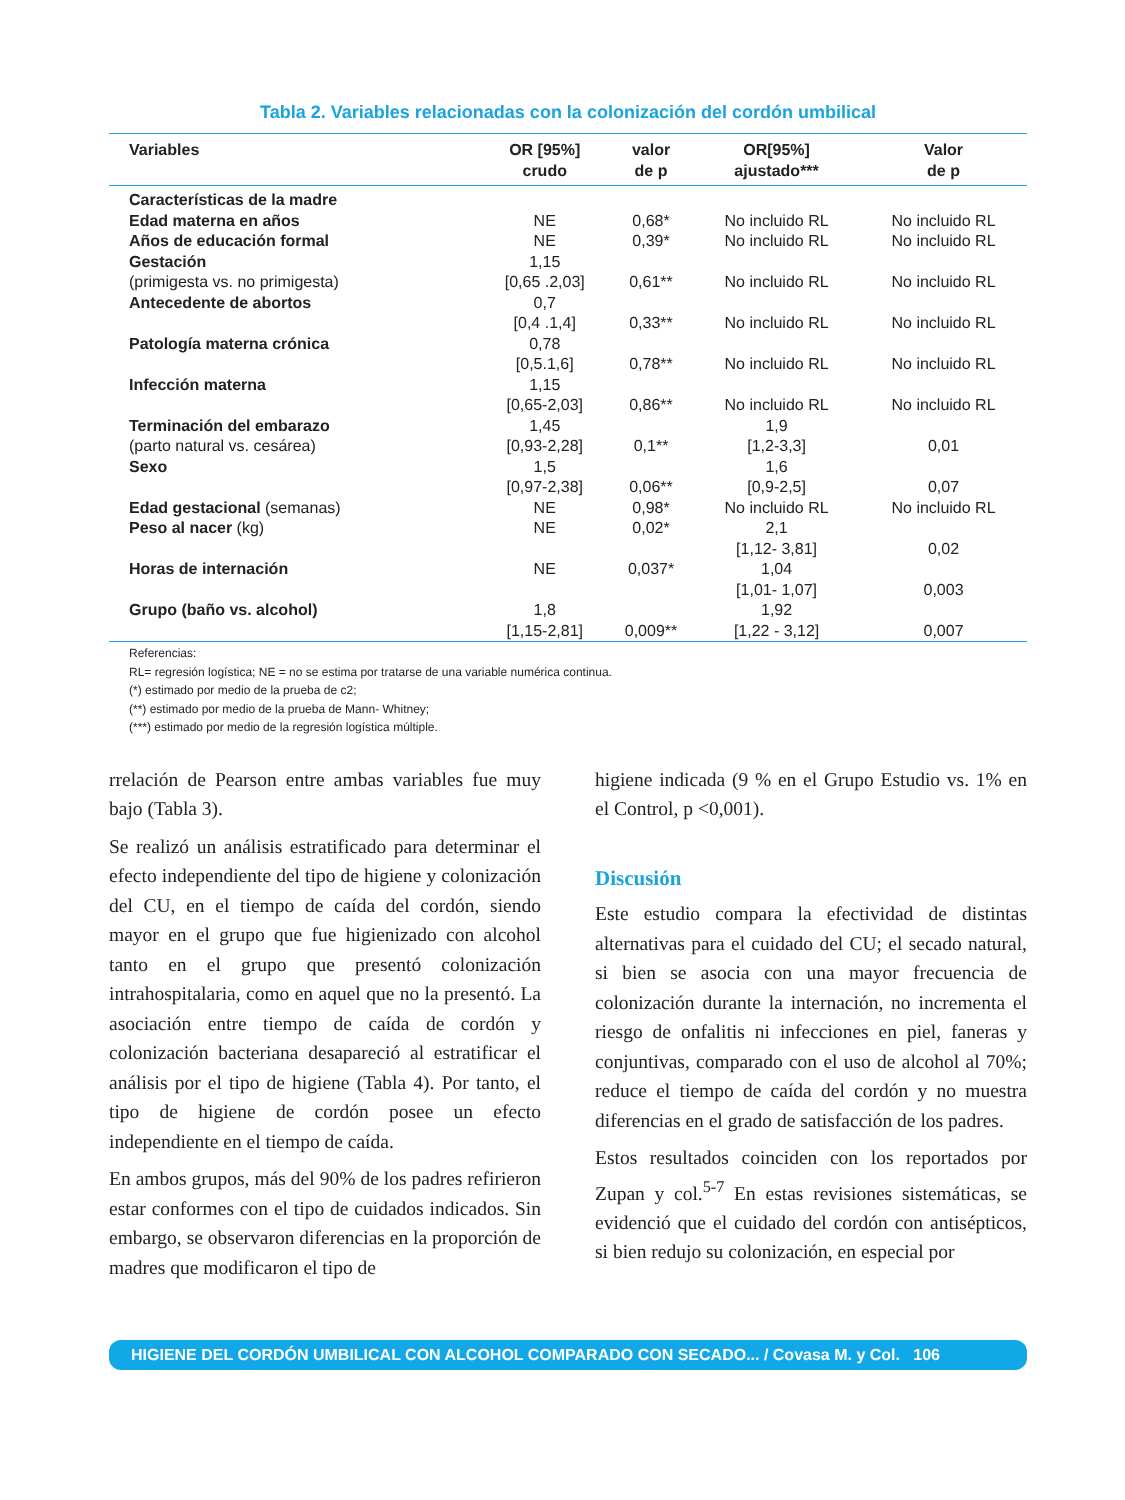Tabla 2. Variables relacionadas con la colonización del cordón umbilical
| Variables | OR [95%] crudo | valor de p | OR[95%] ajustado*** | Valor de p |
| --- | --- | --- | --- | --- |
| Características de la madre | | | | |
| Edad materna en años | NE | 0,68* | No incluido RL | No incluido RL |
| Años de educación formal | NE | 0,39* | No incluido RL | No incluido RL |
| Gestación (primigesta vs. no primigesta) | 1,15 [0,65 .2,03] | 0,61** | No incluido RL | No incluido RL |
| Antecedente de abortos | 0,7 [0,4 .1,4] | 0,33** | No incluido RL | No incluido RL |
| Patología materna crónica | 0,78 [0,5.1,6] | 0,78** | No incluido RL | No incluido RL |
| Infección materna | 1,15 [0,65-2,03] | 0,86** | No incluido RL | No incluido RL |
| Terminación del embarazo (parto natural vs. cesárea) | 1,45 [0,93-2,28] | 0,1** | 1,9 [1,2-3,3] | 0,01 |
| Sexo | 1,5 [0,97-2,38] | 0,06** | 1,6 [0,9-2,5] | 0,07 |
| Edad gestacional (semanas) | NE | 0,98* | No incluido RL | No incluido RL |
| Peso al nacer (kg) | NE | 0,02* | 2,1 [1,12- 3,81] | 0,02 |
| Horas de internación | NE | 0,037* | 1,04 [1,01- 1,07] | 0,003 |
| Grupo (baño vs. alcohol) | 1,8 [1,15-2,81] | 0,009** | 1,92 [1,22 - 3,12] | 0,007 |
Referencias:
RL= regresión logística; NE = no se estima por tratarse de una variable numérica continua.
(*) estimado por medio de la prueba de c2;
(**) estimado por medio de la prueba de Mann- Whitney;
(***) estimado por medio de la regresión logística múltiple.
rrelación de Pearson entre ambas variables fue muy bajo (Tabla 3).
Se realizó un análisis estratificado para determinar el efecto independiente del tipo de higiene y colonización del CU, en el tiempo de caída del cordón, siendo mayor en el grupo que fue higienizado con alcohol tanto en el grupo que presentó colonización intrahospitalaria, como en aquel que no la presentó. La asociación entre tiempo de caída de cordón y colonización bacteriana desapareció al estratificar el análisis por el tipo de higiene (Tabla 4). Por tanto, el tipo de higiene de cordón posee un efecto independiente en el tiempo de caída.
En ambos grupos, más del 90% de los padres refirieron estar conformes con el tipo de cuidados indicados. Sin embargo, se observaron diferencias en la proporción de madres que modificaron el tipo de
higiene indicada (9 % en el Grupo Estudio vs. 1% en el Control, p <0,001).
Discusión
Este estudio compara la efectividad de distintas alternativas para el cuidado del CU; el secado natural, si bien se asocia con una mayor frecuencia de colonización durante la internación, no incrementa el riesgo de onfalitis ni infecciones en piel, faneras y conjuntivas, comparado con el uso de alcohol al 70%; reduce el tiempo de caída del cordón y no muestra diferencias en el grado de satisfacción de los padres.
Estos resultados coinciden con los reportados por Zupan y col.<sup>5-7</sup> En estas revisiones sistemáticas, se evidenció que el cuidado del cordón con antisépticos, si bien redujo su colonización, en especial por
HIGIENE DEL CORDÓN UMBILICAL CON ALCOHOL COMPARADO CON SECADO... / Covasa M. y Col. 106